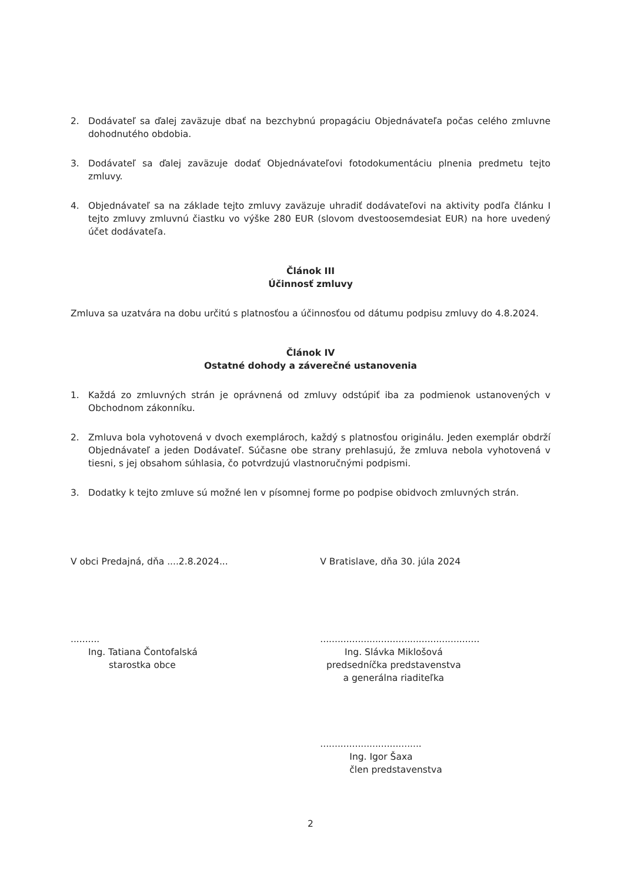2. Dodávateľ sa ďalej zaväzuje dbať na bezchybnú propagáciu Objednávateľa počas celého zmluvne dohodnutého obdobia.
3. Dodávateľ sa ďalej zaväzuje dodať Objednávateľovi fotodokumentáciu plnenia predmetu tejto zmluvy.
4. Objednávateľ sa na základe tejto zmluvy zaväzuje uhradiť dodávateľovi na aktivity podľa článku I tejto zmluvy zmluvnú čiastku vo výške 280 EUR (slovom dvestoosemdesiat EUR) na hore uvedený účet dodávateľa.
Článok III
Účinnosť zmluvy
Zmluva sa uzatvára na dobu určitú s platnosťou a účinnosťou od dátumu podpisu zmluvy do 4.8.2024.
Článok IV
Ostatné dohody a záverečné ustanovenia
1. Každá zo zmluvných strán je oprávnená od zmluvy odstúpiť iba za podmienok ustanovených v Obchodnom zákonníku.
2. Zmluva bola vyhotovená v dvoch exemplároch, každý s platnosťou originálu. Jeden exemplár obdrží Objednávateľ a jeden Dodávateľ. Súčasne obe strany prehlasujú, že zmluva nebola vyhotovená v tiesni, s jej obsahom súhlasia, čo potvrdzujú vlastnoručnými podpismi.
3. Dodatky k tejto zmluve sú možné len v písomnej forme po podpise obidvoch zmluvných strán.
V obci Predajná, dňa ....2.8.2024...
..........
Ing. Tatiana Čontofalská
starostka obce
V Bratislave, dňa 30. júla 2024
.......................................................
Ing. Slávka Miklošová
predsedníčka predstavenstva
a generálna riaditeľka
...................................
Ing. Igor Šaxa
člen predstavenstva
2